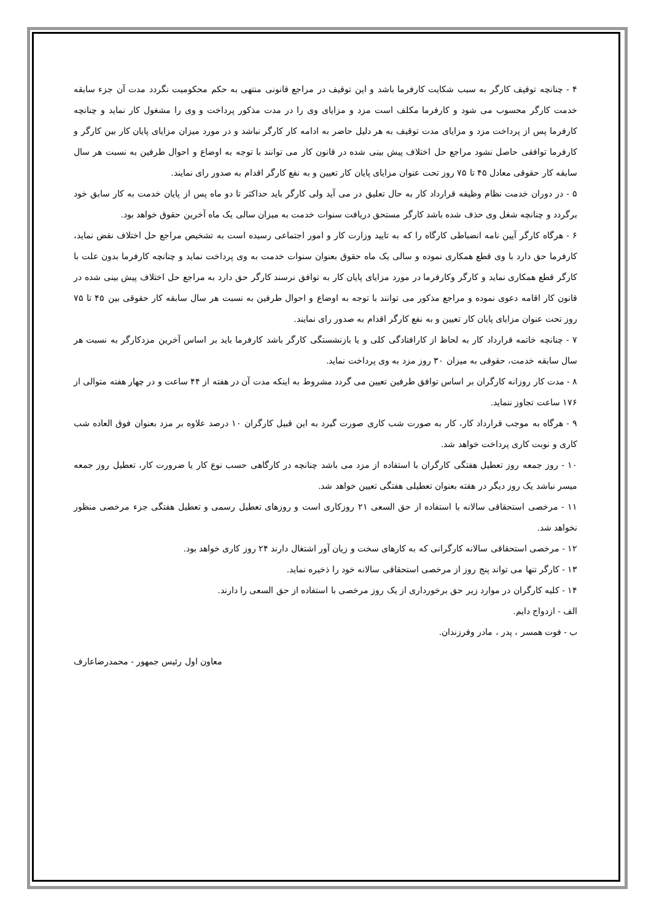۴ - چنانچه توقیف کارگر به سبب شکایت کارفرما باشد و این توقیف در مراجع قانونی منتهی به حکم محکومیت نگردد مدت آن جزء سابقه خدمت کارگر محسوب می شود و کارفرما مکلف است مزد و مزایای وی را در مدت مذکور پرداخت و وی را مشغول کار نماید و چنانچه کارفرما پس از پرداخت مزد و مزایای مدت توقیف به هر دلیل حاضر به ادامه کار کارگر نباشد و در مورد میزان مزایای پایان کار بین کارگر و کارفرما توافقی حاصل نشود مراجع حل اختلاف پیش بینی شده در قانون کار می توانند با توجه به اوضاع و احوال طرفین به نسبت هر سال سابقه کار حقوقی معادل ۴۵ تا ۷۵ روز تحت عنوان مزایای پایان کار تعیین و به نفع کارگر اقدام به صدور رای نمایند.
۵ - در دوران خدمت نظام وظیفه قرارداد کار به حال تعلیق در می آید ولی کارگر باید حداکثر تا دو ماه پس از پایان خدمت به کار سابق خود برگردد و چنانچه شغل وی حذف شده باشد کارگر مستحق دریافت سنوات خدمت به میزان سالی یک ماه آخرین حقوق خواهد بود.
۶ - هرگاه کارگر آیین نامه انضباطی کارگاه را که به تایید وزارت کار و امور اجتماعی رسیده است به تشخیص مراجع حل اختلاف نقض نماید، کارفرما حق دارد با وی قطع همکاری نموده و سالی یک ماه حقوق بعنوان سنوات خدمت به وی پرداخت نماید و چنانچه کارفرما بدون علت با کارگر قطع همکاری نماید و کارگر وکارفرما در مورد مزایای پایان کار به توافق نرسند کارگر حق دارد به مراجع حل اختلاف پیش بینی شده در قانون کار اقامه دعوی نموده و مراجع مذکور می توانند با توجه به اوضاع و احوال طرفین به نسبت هر سال سابقه کار حقوقی بین ۴۵ تا ۷۵ روز تحت عنوان مزایای پایان کار تعیین و به نفع کارگر اقدام به صدور رای نمایند.
۷ - چنانچه خاتمه قرارداد کار به لحاظ از کارافتادگی کلی و یا بازنشستگی کارگر باشد کارفرما باید بر اساس آخرین مزدکارگر به نسبت هر سال سابقه خدمت، حقوقی به میزان ۳۰ روز مزد به وی پرداخت نماید.
۸ - مدت کار روزانه کارگران بر اساس توافق طرفین تعیین می گردد مشروط به اینکه مدت آن در هفته از ۴۴ ساعت و در چهار هفته متوالی از ۱۷۶ ساعت تجاوز ننماید.
۹ - هرگاه به موجب قرارداد کار، کار به صورت شب کاری صورت گیرد به این قبیل کارگران ۱۰ درصد علاوه بر مزد بعنوان فوق العاده شب کاری و نوبت کاری پرداخت خواهد شد.
۱۰ - روز جمعه روز تعطیل هفتگی کارگران با استفاده از مزد می باشد چنانچه در کارگاهی حسب نوع کار یا ضرورت کار، تعطیل روز جمعه میسر نباشد یک روز دیگر در هفته بعنوان تعطیلی هفتگی تعیین خواهد شد.
۱۱ - مرخصی استحقاقی سالانه با استفاده از حق السعی ۲۱ روزکاری است و روزهای تعطیل رسمی و تعطیل هفتگی جزء مرخصی منظور نخواهد شد.
۱۲ - مرخصی استحقاقی سالانه کارگرانی که به کارهای سخت و زیان آور اشتغال دارند ۲۴ روز کاری خواهد بود.
۱۳ - کارگر تنها می تواند پنج روز از مرخصی استحقاقی سالانه خود را ذخیره نماید.
۱۴ - کلیه کارگران در موارد زیر حق برخورداری از یک روز مرخصی با استفاده از حق السعی را دارند.
الف - ازدواج دایم.
ب - فوت همسر ، پدر ، مادر وفرزندان.
معاون اول رئیس جمهور - محمدرضاعارف